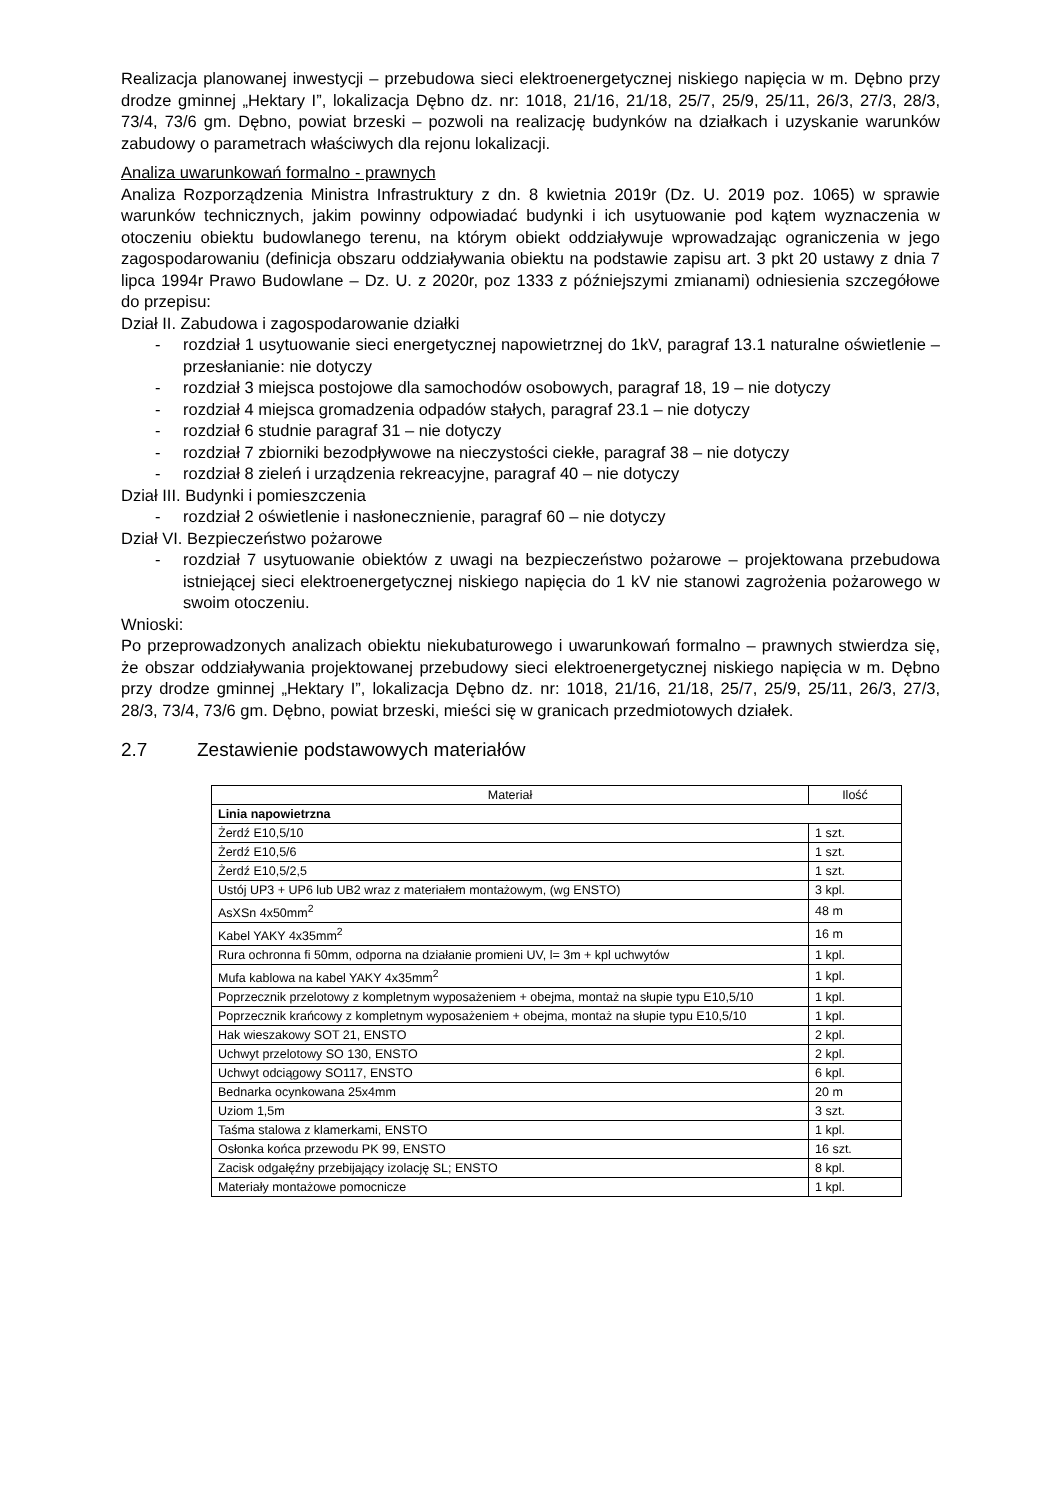Realizacja planowanej inwestycji – przebudowa sieci elektroenergetycznej niskiego napięcia w m. Dębno przy drodze gminnej „Hektary I”, lokalizacja Dębno dz. nr: 1018, 21/16, 21/18, 25/7, 25/9, 25/11, 26/3, 27/3, 28/3, 73/4, 73/6 gm. Dębno, powiat brzeski – pozwoli na realizację budynków na działkach i uzyskanie warunków zabudowy o parametrach właściwych dla rejonu lokalizacji.
Analiza uwarunkowań formalno - prawnych
Analiza Rozporządzenia Ministra Infrastruktury z dn. 8 kwietnia 2019r (Dz. U. 2019 poz. 1065) w sprawie warunków technicznych, jakim powinny odpowiadać budynki i ich usytuowanie pod kątem wyznaczenia w otoczeniu obiektu budowlanego terenu, na którym obiekt oddziaływuje wprowadzając ograniczenia w jego zagospodarowaniu (definicja obszaru oddziaływania obiektu na podstawie zapisu art. 3 pkt 20 ustawy z dnia 7 lipca 1994r Prawo Budowlane – Dz. U. z 2020r, poz 1333 z późniejszymi zmianami) odniesienia szczegółowe do przepisu:
Dział II. Zabudowa i zagospodarowanie działki
- rozdział 1 usytuowanie sieci energetycznej napowietrznej do 1kV, paragraf 13.1 naturalne oświetlenie – przesłanianie: nie dotyczy
- rozdział 3 miejsca postojowe dla samochodów osobowych, paragraf 18, 19 – nie dotyczy
- rozdział 4 miejsca gromadzenia odpadów stałych, paragraf 23.1 – nie dotyczy
- rozdział 6 studnie paragraf 31 – nie dotyczy
- rozdział 7 zbiorniki bezodpływowe na nieczystości ciekłe, paragraf 38 – nie dotyczy
- rozdział 8 zieleń i urządzenia rekreacyjne, paragraf 40 – nie dotyczy
Dział III. Budynki i pomieszczenia
- rozdział 2 oświetlenie i nasłonecznienie, paragraf 60 – nie dotyczy
Dział VI. Bezpieczeństwo pożarowe
- rozdział 7 usytuowanie obiektów z uwagi na bezpieczeństwo pożarowe – projektowana przebudowa istniejącej sieci elektroenergetycznej niskiego napięcia do 1 kV nie stanowi zagrożenia pożarowego w swoim otoczeniu.
Wnioski:
Po przeprowadzonych analizach obiektu niekubaturowego i uwarunkowań formalno – prawnych stwierdza się, że obszar oddziaływania projektowanej przebudowy sieci elektroenergetycznej niskiego napięcia w m. Dębno przy drodze gminnej „Hektary I”, lokalizacja Dębno dz. nr: 1018, 21/16, 21/18, 25/7, 25/9, 25/11, 26/3, 27/3, 28/3, 73/4, 73/6 gm. Dębno, powiat brzeski, mieści się w granicach przedmiotowych działek.
2.7 Zestawienie podstawowych materiałów
| Materiał | Ilość |
| --- | --- |
| Linia napowietrzna | |
| Żerdź E10,5/10 | 1 szt. |
| Żerdź E10,5/6 | 1 szt. |
| Żerdź E10,5/2,5 | 1 szt. |
| Ustój UP3 + UP6 lub UB2 wraz z materiałem montażowym, (wg ENSTO) | 3 kpl. |
| AsXSn 4x50mm<sup>2</sup> | 48 m |
| Kabel YAKY 4x35mm<sup>2</sup> | 16 m |
| Rura ochronna fi 50mm, odporna na działanie promieni UV, l= 3m + kpl uchwytów | 1 kpl. |
| Mufa kablowa na kabel YAKY 4x35mm<sup>2</sup> | 1 kpl. |
| Poprzecznik przelotowy z kompletnym wyposażeniem + obejma, montaż na słupie typu E10,5/10 | 1 kpl. |
| Poprzecznik krańcowy z kompletnym wyposażeniem + obejma, montaż na słupie typu E10,5/10 | 1 kpl. |
| Hak wieszakowy SOT 21, ENSTO | 2 kpl. |
| Uchwyt przelotowy SO 130, ENSTO | 2 kpl. |
| Uchwyt odciągowy SO117, ENSTO | 6 kpl. |
| Bednarka ocynkowana 25x4mm | 20 m |
| Uziom 1,5m | 3 szt. |
| Taśma stalowa z klamerkami, ENSTO | 1 kpl. |
| Osłonka końca przewodu PK 99, ENSTO | 16 szt. |
| Zacisk odgałęźny przebijający izolację SL; ENSTO | 8 kpl. |
| Materiały montażowe pomocnicze | 1 kpl. |